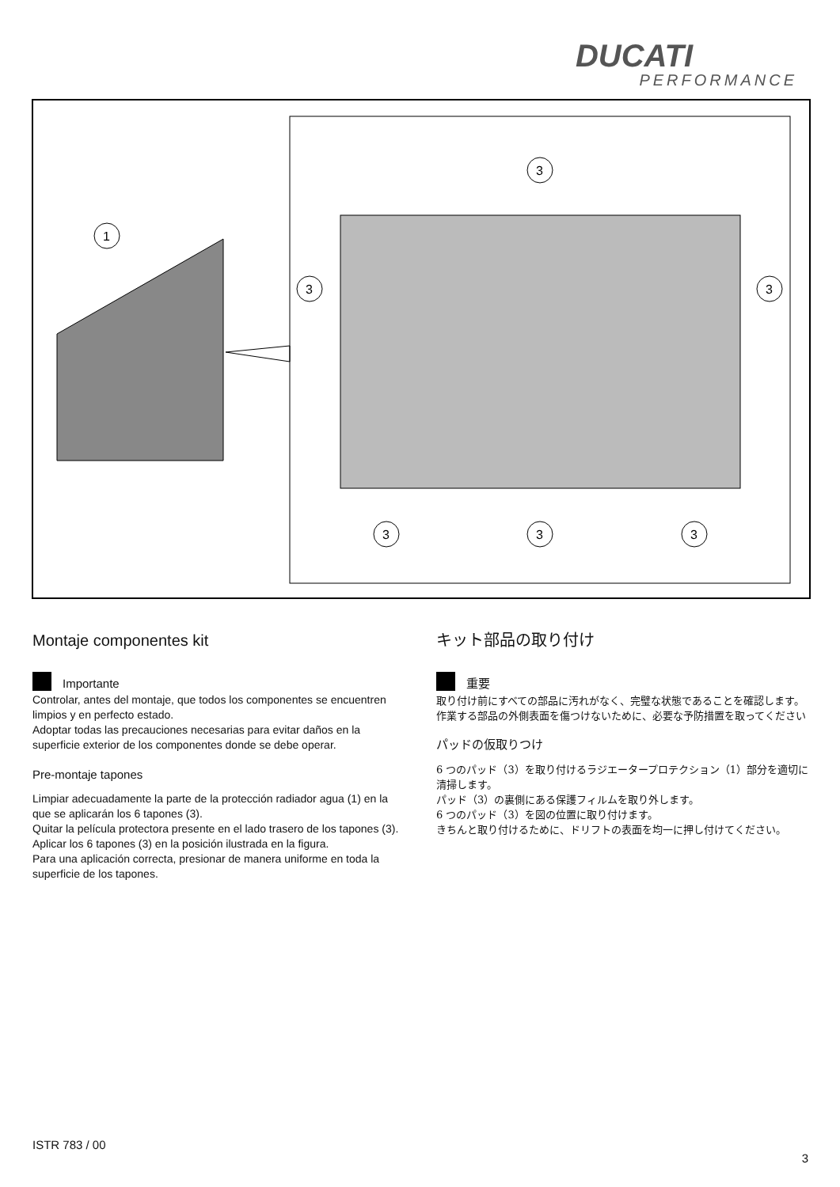DUCATI
PERFORMANCE
1
3
3
3
3
3
3
Montaje componentes kit
Importante
Controlar, antes del montaje, que todos los componentes se encuentren limpios y en perfecto estado.
Adoptar todas las precauciones necesarias para evitar daños en la superficie exterior de los componentes donde se debe operar.
Pre-montaje tapones
Limpiar adecuadamente la parte de la protección radiador agua (1) en la que se aplicarán los 6 tapones (3).
Quitar la película protectora presente en el lado trasero de los tapones (3).
Aplicar los 6 tapones (3) en la posición ilustrada en la figura.
Para una aplicación correcta, presionar de manera uniforme en toda la superficie de los tapones.
キット部品の取り付け
重要
取り付け前にすべての部品に汚れがなく、完璧な状態であることを確認します。作業する部品の外側表面を傷つけないために、必要な予防措置を取ってください
パッドの仮取りつけ
6 つのパッド（3）を取り付けるラジエータープロテクション（1）部分を適切に清掃します。
パッド（3）の裏側にある保護フィルムを取り外します。
6 つのパッド（3）を図の位置に取り付けます。
きちんと取り付けるために、ドリフトの表面を均一に押し付けてください。
ISTR 783 / 00
3